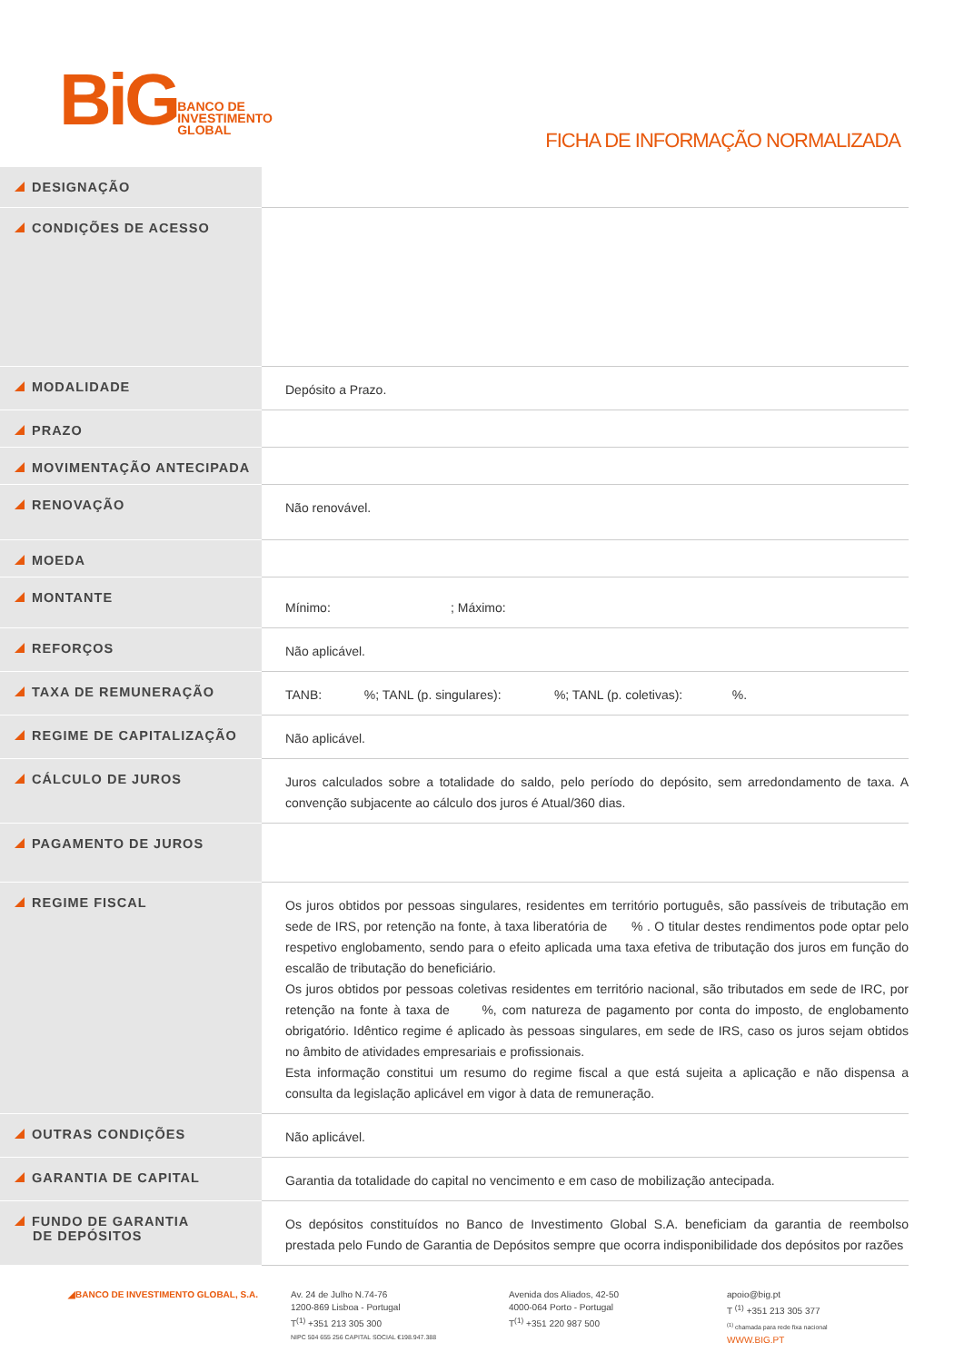BiG BANCO DE
INVESTIMENTO
GLOBAL
FICHA DE INFORMAÇÃO NORMALIZADA
| DESIGNAÇÃO | |
| CONDIÇÕES DE ACESSO | |
| MODALIDADE | Depósito a Prazo. |
| PRAZO | |
| MOVIMENTAÇÃO ANTECIPADA | |
| RENOVAÇÃO | Não renovável. |
| MOEDA | |
| MONTANTE | Mínimo: ; Máximo: |
| REFORÇOS | Não aplicável. |
| TAXA DE REMUNERAÇÃO | TANB: %; TANL (p. singulares): %; TANL (p. coletivas): %. |
| REGIME DE CAPITALIZAÇÃO | Não aplicável. |
| CÁLCULO DE JUROS | Juros calculados sobre a totalidade do saldo, pelo período do depósito, sem arredondamento de taxa. A convenção subjacente ao cálculo dos juros é Atual/360 dias. |
| PAGAMENTO DE JUROS | |
| REGIME FISCAL | Os juros obtidos por pessoas singulares, residentes em território português, são passíveis de tributação em sede de IRS, por retenção na fonte, à taxa liberatória de % . O titular destes rendimentos pode optar pelo respetivo englobamento, sendo para o efeito aplicada uma taxa efetiva de tributação dos juros em função do escalão de tributação do beneficiário. Os juros obtidos por pessoas coletivas residentes em território nacional, são tributados em sede de IRC, por retenção na fonte à taxa de %, com natureza de pagamento por conta do imposto, de englobamento obrigatório. Idêntico regime é aplicado às pessoas singulares, em sede de IRS, caso os juros sejam obtidos no âmbito de atividades empresariais e profissionais. Esta informação constitui um resumo do regime fiscal a que está sujeita a aplicação e não dispensa a consulta da legislação aplicável em vigor à data de remuneração. |
| OUTRAS CONDIÇÕES | Não aplicável. |
| GARANTIA DE CAPITAL | Garantia da totalidade do capital no vencimento e em caso de mobilização antecipada. |
| FUNDO DE GARANTIA DE DEPÓSITOS | Os depósitos constituídos no Banco de Investimento Global S.A. beneficiam da garantia de reembolso prestada pelo Fundo de Garantia de Depósitos sempre que ocorra indisponibilidade dos depósitos por razões |
◢BANCO DE INVESTIMENTO GLOBAL, S.A. Av. 24 de Julho N.74-76
1200-869 Lisboa - Portugal
T<sup>(1)</sup> +351 213 305 300
NIPC 504 655 256 CAPITAL SOCIAL €198.947.388
Avenida dos Aliados, 42-50
4000-064 Porto - Portugal
T<sup>(1)</sup> +351 220 987 500
apoio@big.pt
T <sup>(1)</sup> +351 213 305 377
<sup>(1)</sup> chamada para rede fixa nacional
WWW.BIG.PT